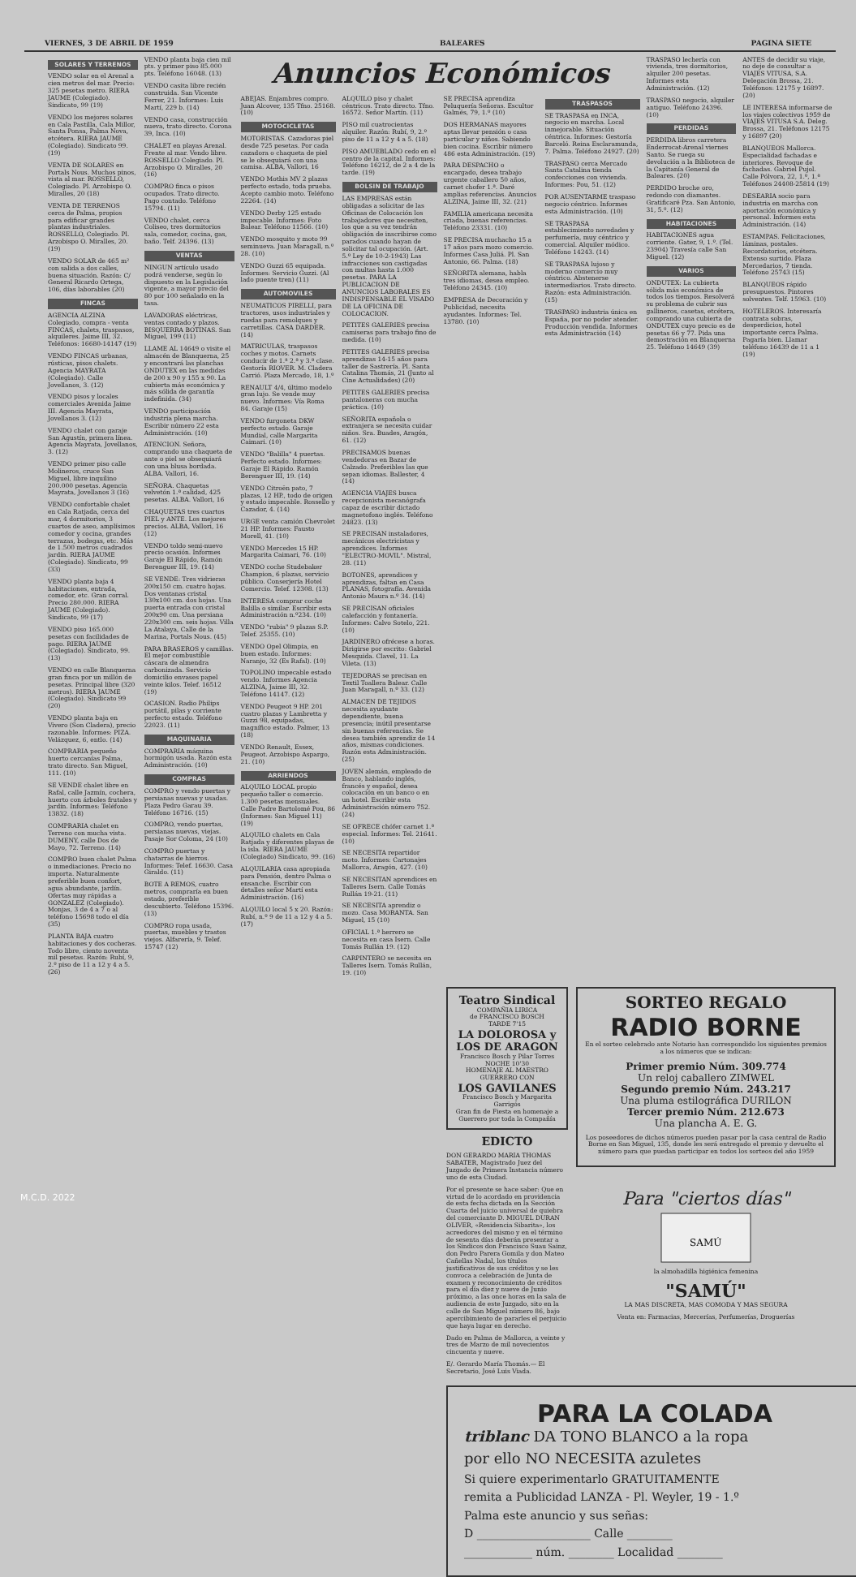VIERNES, 3 DE ABRIL DE 1959 BALEARES PAGINA SIETE
SOLARES Y TERRENOS
VENDO solar en el Arenal a cien metros del mar. Precio: 325 pesetas metro. RIERA JAUME (Colegiado). Sindicato, 99 (19)
VENDO los mejores solares en Cala Pastilla, Cala Millor, Santa Ponsa, Palma Nova, etcétera. RIERA JAUME (Colegiado). Sindicato 99. (19)
VENTA DE SOLARES en Portals Nous. Muchos pinos, vista al mar. ROSSELLO, Colegiado. Pl. Arzobispo O. Miralles, 20 (18)
VENTA DE TERRENOS cerca de Palma, propios para edificar grandes plantas industriales. ROSSELLO, Colegiado. Pl. Arzobispo O. Miralles, 20. (19)
VENDO SOLAR de 465 m² con salida a dos calles, buena situación. Razón: C/ General Ricardo Ortega, 106, días laborables (20)
FINCAS
AGENCIA ALZINA Colegiado, compra - venta FINCAS, chalets, traspasos, alquileres. Jaime III, 32. Teléfonos: 16680-14147 (19)
VENDO FINCAS urbanas, rústicas, pisos chalets. Agencia MAYRATA (Colegiado). Calle Jovellanos, 3. (12)
VENDO pisos y locales comerciales Avenida Jaime III. Agencia Mayrata, Jovellanos 3. (12)
VENDO chalet con garaje San Agustín, primera línea. Agencia Mayrata, Jovellanos, 3. (12)
VENDO primer piso calle Molineros, cruce San Miguel, libre inquilino 200.000 pesetas. Agencia Mayrata, Jovellanos 3 (16)
VENDO confortable chalet en Cala Ratjada, cerca del mar, 4 dormitorios, 3 cuartos de aseo, amplísimos comedor y cocina, grandes terrazas, bodegas, etc. Más de 1.500 metros cuadrados jardín. RIERA JAUME (Colegiado). Sindicato, 99 (33)
VENDO planta baja 4 habitaciones, entrada, comedor, etc. Gran corral. Precio 280.000. RIERA JAUME (Colegiado). Sindicato, 99 (17)
VENDO piso 165.000 pesetas con facilidades de pago. RIERA JAUME (Colegiado). Sindicato, 99. (13)
VENDO en calle Blanquerna gran finca por un millón de pesetas. Principal libre (320 metros). RIERA JAUME (Colegiado). Sindicato 99 (20)
VENDO planta baja en Vivero (Son Cladera), precio razonable. Informes: PIZA. Velázquez, 6, entlo. (14)
COMPRARIA pequeño huerto cercanías Palma, trato directo. San Miguel, 111. (10)
SE VENDE chalet libre en Rafal, calle Jazmín, cochera, huerto con árboles frutales y jardín. Informes: Teléfono 13832. (18)
COMPRARIA chalet en Terreno con mucha vista. DUMENY, calle Dos de Mayo, 72. Terreno. (14)
COMPRO buen chalet Palma o inmediaciones. Precio no importa. Naturalmente preferible buen confort, agua abundante, jardín. Ofertas muy rápidas a GONZALEZ (Colegiado). Monjas, 3 de 4 a 7 o al teléfono 15698 todo el día (35)
PLANTA BAJA cuatro habitaciones y dos cocheras. Todo libre, ciento noventa mil pesetas. Razón: Rubí, 9, 2.º piso de 11 a 12 y 4 a 5. (26)
VENDO planta baja cien mil pts. y primer piso 85.000 pts. Teléfono 16048. (13)
VENDO casita libre recién construida. San Vicente Ferrer, 21. Informes: Luis Martí, 229 b. (14)
VENDO casa, construcción nueva, trato directo. Corona 39, Inca. (10)
CHALET en playas Arenal. Frente al mar. Vendo libre. ROSSELLO Colegiado. Pl. Arzobispo O. Miralles, 20 (16)
COMPRO finca o pisos ocupados. Trato directo. Pago contado. Teléfono 15794. (11)
VENDO chalet, cerca Coliseo, tres dormitorios sala, comedor, cocina, gas, baño. Telf. 24396. (13)
VENTAS
NINGUN artículo usado podrá venderse, según lo dispuesto en la Legislación vigente, a mayor precio del 80 por 100 señalado en la tasa.
LAVADORAS eléctricas, ventas contado y plazos. BISQUERRA BOTINAS. San Miguel, 199 (11)
LLAME AL 14649 o visite el almacén de Blanquerna, 25 y encontrará las planchas ONDUTEX en las medidas de 200 x 90 y 155 x 90. La cubierta más económica y más sólida de garantía indefinida. (34)
VENDO participación industria plena marcha. Escribir número 22 esta Administración. (10)
ATENCION. Señora, comprando una chaqueta de ante o piel se obsequiará con una blusa bordada. ALBA. Vallori, 16.
SEÑORA. Chaquetas velvetón 1.ª calidad, 425 pesetas. ALBA. Vallori, 16
CHAQUETAS tres cuartos PIEL y ANTE. Los mejores precios. ALBA, Vallori, 16 (12)
VENDO toldo semi-nuevo precio ocasión. Informes Garaje El Rápido, Ramón Berenguer III, 19. (14)
SE VENDE: Tres vidrieras 200x150 cm. cuatro hojas. Dos ventanas cristal 130x100 cm. dos hojas. Una puerta entrada con cristal 200x90 cm. Una persiana 220x300 cm. seis hojas. Villa La Atalaya, Calle de la Marina, Portals Nous. (45)
PARA BRASEROS y camillas. El mejor combustible cáscara de almendra carbonizada. Servicio domicilio envases papel veinte kilos. Telef. 16512 (19)
OCASION. Radio Philips portátil, pilas y corriente perfecto estado. Teléfono 22023. (11)
MAQUINARIA
COMPRARIA máquina hormigón usada. Razón esta Administración. (10)
COMPRAS
COMPRO y vendo puertas y persianas nuevas y usadas. Plaza Pedro Garau 39. Teléfono 16716. (15)
COMPRO, vendo puertas, persianas nuevas, viejas. Pasaje Sor Coloma, 24 (10)
COMPRO puertas y chatarras de hierros. Informes: Telef. 16630. Casa Giraldo. (11)
BOTE A REMOS, cuatro metros, compraría en buen estado, preferible descubierto. Teléfono 15396. (13)
COMPRO ropa usada, puertas, muebles y trastos viejos. Alfarería, 9. Telef. 15747 (12)
Anuncios Económicos
ABEJAS. Enjambres compro. Juan Alcover, 135 Tfno. 25168. (10)
MOTOCICLETAS
MOTORISTAS. Cazadoras piel desde 725 pesetas. Por cada cazadora o chaqueta de piel se le obsequiará con una camisa. ALBA, Vallori, 16
VENDO Mothis MV 2 plazas perfecto estado, toda prueba. Acepto cambio moto. Teléfono 22264. (14)
VENDO Derby 125 estado impecable. Informes: Foto Balear. Teléfono 11566. (10)
VENDO mosquito y moto 99 seminueva. Juan Maragall, n.º 28. (10)
VENDO Guzzi 65 equipada. Informes: Servicio Guzzi. (Al lado puente tren) (11)
AUTOMOVILES
NEUMATICOS PIRELLI, para tractores, usos industriales y ruedas para remolques y carretillas. CASA DARDER. (14)
MATRICULAS, traspasos coches y motos. Carnets conducir de 1.ª 2.ª y 3.ª clase. Gestoría RIOVER. M. Cladera Carrió. Plaza Mercado, 18, 1.º
RENAULT 4/4, último modelo gran lujo. Se vende muy nuevo. Informes: Vía Roma 84. Garaje (15)
VENDO furgoneta DKW perfecto estado. Garaje Mundial, calle Margarita Caimari. (10)
VENDO "Balilla" 4 puertas. Perfecto estado. Informes: Garaje El Rápido. Ramón Berenguer III, 19. (14)
VENDO Citroën pato, 7 plazas, 12 HP., todo de origen y estado impecable. Rossello y Cazador, 4. (14)
URGE venta camión Chevrolet 21 HP. Informes: Fausto Morell, 41. (10)
VENDO Mercedes 15 HP. Margarita Caimari, 76. (10)
VENDO coche Studebaker Champion, 6 plazas, servicio público. Conserjería Hotel Comercio. Telef. 12308. (13)
INTERESA comprar coche Balilla o similar. Escribir esta Administración n.º234. (10)
VENDO "rubia" 9 plazas S.P. Telef. 25355. (10)
VENDO Opel Olimpia, en buen estado. Informes: Naranjo, 32 (Es Rafal). (10)
TOPOLINO impecable estado vendo. Informes Agencia ALZINA, Jaime III, 32. Teléfono 14147. (12)
VENDO Peugeot 9 HP. 201 cuatro plazas y Lambretta y Guzzi 98, equipadas, magnífico estado. Palmer, 13 (18)
VENDO Renault, Essex, Peugeot. Arzobispo Aspargo, 21. (10)
ARRIENDOS
ALQUILO LOCAL propio pequeño taller o comercio. 1.300 pesetas mensuales. Calle Padre Bartolomé Pou, 86 (Informes: San Miguel 11) (19)
ALQUILO chalets en Cala Ratjada y diferentes playas de la isla. RIERA JAUME (Colegiado) Sindicato, 99. (16)
ALQUILARIA casa apropiada para Pensión, dentro Palma o ensanche. Escribir con detalles señor Martí esta Administración. (16)
ALQUILO local 5 x 20. Razón: Rubí, n.º 9 de 11 a 12 y 4 a 5. (17)
ALQUILO piso y chalet céntricos. Trato directo. Tfno. 16572. Señor Martín. (11)
PISO mil cuatrocientas alquiler. Razón: Rubí, 9, 2.º piso de 11 a 12 y 4 a 5. (18)
PISO AMUEBLADO cedo en el centro de la capital. Informes: Teléfono 16212, de 2 a 4 de la tarde. (19)
BOLSIN DE TRABAJO
LAS EMPRESAS están obligadas a solicitar de las Oficinas de Colocación los trabajadores que necesiten, los que a su vez tendrán obligación de inscribirse como parados cuando hayan de solicitar tal ocupación. (Art. 5.º Ley de 10-2-1943) Las infracciones son castigadas con multas hasta 1.000 pesetas. PARA LA PUBLICACION DE ANUNCIOS LABORALES ES INDISPENSABLE EL VISADO DE LA OFICINA DE COLOCACION.
PETITES GALERIES precisa camiseras para trabajo fino de medida. (10)
PETITES GALERIES precisa aprendizas 14-15 años para taller de Sastrería. Pl. Santa Catalina Thomás, 21 (Junto al Cine Actualidades) (20)
PETITES GALERIES precisa pantaloneras con mucha práctica. (10)
SEÑORITA española o extranjera se necesita cuidar niños. Sra. Buades, Aragón, 61. (12)
PRECISAMOS buenas vendedoras en Bazar de Calzado. Preferibles las que sepan idiomas. Ballester, 4 (14)
AGENCIA VIAJES busca recepcionista mecanógrafa capaz de escribir dictado magnetofono inglés. Teléfono 24823. (13)
SE PRECISAN instaladores, mecánicos electricistas y aprendices. Informes "ELECTRO-MOVIL". Mistral, 28. (11)
BOTONES, aprendices y aprendizas, faltan en Casa PLANAS, fotografía. Avenida Antonio Maura n.º 34. (14)
SE PRECISAN oficiales calefacción y fontanería. Informes: Calvo Sotelo, 221. (10)
JARDINERO ofrécese a horas. Dirigirse por escrito: Gabriel Mesquida. Clavel, 11. La Vileta. (13)
TEJEDORAS se precisan en Textil Toallera Balear. Calle Juan Maragall, n.º 33. (12)
ALMACEN DE TEJIDOS necesita ayudante dependiente, buena presencia; inútil presentarse sin buenas referencias. Se desea también aprendiz de 14 años, mismas condiciones. Razón esta Administración. (25)
JOVEN alemán, empleado de Banco, hablando inglés, francés y español, desea colocación en un banco o en un hotel. Escribir esta Administración número 752. (24)
SE OFRECE chófer carnet 1.ª especial. Informes: Tel. 21641. (10)
SE NECESITA repartidor moto. Informes: Cartonajes Mallorca, Aragón, 427. (10)
SE NECESITAN aprendices en Talleres Isern. Calle Tomás Rullán 19-21. (11)
SE NECESITA aprendiz o mozo. Casa MORANTA. San Miguel, 15 (10)
OFICIAL 1.ª herrero se necesita en casa Isern. Calle Tomás Rullán 19. (12)
CARPINTERO se necesita en Talleres Isern. Tomás Rullán, 19. (10)
SE PRECISA aprendiza Peluquería Señoras. Escultor Galmés, 79, 1.º (10)
DOS HERMANAS mayores aptas llevar pensión o casa particular y niños. Sabiendo bien cocina. Escribir número 486 esta Administración. (19)
PARA DESPACHO o encargado, desea trabajo urgente caballero 50 años, carnet chofer 1.ª. Daré amplias referencias. Anuncios ALZINA, Jaime III, 32. (21)
FAMILIA americana necesita criada, buenas referencias. Teléfono 23331. (10)
SE PRECISA muchacho 15 a 17 años para mozo comercio. Informes Casa Juliá. Pl. San Antonio, 66. Palma. (18)
SEÑORITA alemana, habla tres idiomas, desea empleo. Teléfono 24345. (10)
EMPRESA de Decoración y Publicidad, necesita ayudantes. Informes: Tel. 13780. (10)
TRASPASOS
SE TRASPASA en INCA, negocio en marcha. Local inmejorable. Situación céntrica. Informes: Gestoría Barceló. Reina Esclaramunda, 7. Palma. Teléfono 24927. (20)
TRASPASO cerca Mercado Santa Catalina tienda confecciones con vivienda. Informes: Pou, 51. (12)
POR AUSENTARME traspaso negocio céntrico. Informes esta Administración. (10)
SE TRASPASA establecimiento novedades y perfumería, muy céntrico y comercial. Alquiler módico. Teléfono 14243. (14)
SE TRASPASA lujoso y moderno comercio muy céntrico. Abstenerse intermediarios. Trato directo. Razón: esta Administración. (15)
TRASPASO industria única en España, por no poder atender. Producción vendida. Informes esta Administración (14)
TRASPASO lechería con vivienda, tres dormitorios, alquiler 200 pesetas. Informes esta Administración. (12)
TRASPASO negocio, alquiler antiguo. Teléfono 24396. (10)
PERDIDAS
PERDIDA libros carretera Enderrocat-Arenal viernes Santo. Se ruega su devolución a la Biblioteca de la Capitanía General de Baleares. (20)
PERDIDO broche oro, redondo con diamantes. Gratificaré Pza. San Antonio, 31, 5.º. (12)
HABITACIONES
HABITACIONES agua corriente. Gater, 9, 1.º. (Tel. 23904) Travesía calle San Miguel. (12)
VARIOS
ONDUTEX: La cubierta sólida más económica de todos los tiempos. Resolverá su problema de cubrir sus gallineros, casetas, etcétera, comprando una cubierta de ONDUTEX cuyo precio es de pesetas 66 y 77. Pida una demostración en Blanquerna 25. Teléfono 14649 (39)
ANTES de decidir su viaje, no deje de consultar a VIAJES VITUSA, S.A. Delegación Brossa, 21. Teléfonos: 12175 y 16897. (20)
LE INTERESA informarse de los viajes colectivos 1959 de VIAJES VITUSA S.A. Deleg. Brossa, 21. Teléfonos 12175 y 16897 (20)
BLANQUEOS Mallorca. Especialidad fachadas e interiores. Revoque de fachadas. Gabriel Pujol. Calle Pólvora, 22, 1.º, 1.ª Teléfonos 24408-25814 (19)
DESEARIA socio para industria en marcha con aportación económica y personal. Informes esta Administración. (14)
ESTAMPAS. Felicitaciones, láminas, postales. Recordatorios, etcétera. Extenso surtido. Plaza Mercedarios, 7 tienda. Teléfono 25743 (15)
BLANQUEOS rápido presupuestos. Pintores solventes. Telf. 15963. (10)
HOTELEROS. Interesaría contrata sobras, desperdicios, hotel importante cerca Palma. Pagaría bien. Llamar teléfono 16439 de 11 a 1 (19)
Teatro Sindical
COMPAÑIA LIRICA
de FRANCISCO BOSCH
TARDE 7'15
LA DOLOROSA y LOS DE ARAGON
Francisco Bosch y Pilar Torres
NOCHE 10'30
HOMENAJE AL MAESTRO GUERRERO CON
LOS GAVILANES
Francisco Bosch y Margarita Garrigós
Gran fin de Fiesta en homenaje a Guerrero por toda la Compañía
EDICTO
DON GERARDO MARIA THOMAS SABATER, Magistrado Juez del Juzgado de Primera Instancia número uno de esta Ciudad.
Por el presente se hace saber: Que en virtud de lo acordado en providencia de esta fecha dictada en la Sección Cuarta del juicio universal de quiebra del comerciante D. MIGUEL DURAN OLIVER, «Residencia Sibarita», los acreedores del mismo y en el término de sesenta días deberán presentar a los Síndicos don Francisco Suau Sainz, don Pedro Parera Gomila y don Mateo Cañellas Nadal, los títulos justificativos de sus créditos y se les convoca a celebración de Junta de examen y reconocimiento de créditos para el día diez y nueve de Junio próximo, a las once horas en la sala de audiencia de este Juzgado, sito en la calle de San Miguel número 86, bajo apercibimiento de pararles el perjuicio que haya lugar en derecho.
Dado en Palma de Mallorca, a veinte y tres de Marzo de mil novecientos cincuenta y nueve.
E/. Gerardo María Thomás.— El Secretario, José Luis Viada.
SORTEO REGALO
RADIO BORNE
En el sorteo celebrado ante Notario han correspondido los siguientes premios a los números que se indican:
Primer premio Núm. 309.774
Un reloj caballero ZIMWEL
Segundo premio Núm. 243.217
Una pluma estilográfica DURILON
Tercer premio Núm. 212.673
Una plancha A. E. G.
Los poseedores de dichos números pueden pasar por la casa central de Radio Borne en San Miguel, 135, donde les será entregado el premio y devuelto el número para que puedan participar en todos los sorteos del año 1959
Para "ciertos días"
SAMÚ
la almohadilla higiénica femenina
"SAMÚ"
LA MAS DISCRETA, MAS COMODA Y MAS SEGURA
Venta en: Farmacias, Mercerías, Perfumerías, Droguerías
PARA LA COLADA
triblanc DA TONO BLANCO a la ropa
por ello NO NECESITA azuletes
Si quiere experimentarlo GRATUITAMENTE
remita a Publicidad LANZA - Pl. Weyler, 19 - 1.º
Palma este anuncio y sus señas:
D ____________________ Calle ________
____________ núm. ________ Localidad ________
M.C.D. 2022